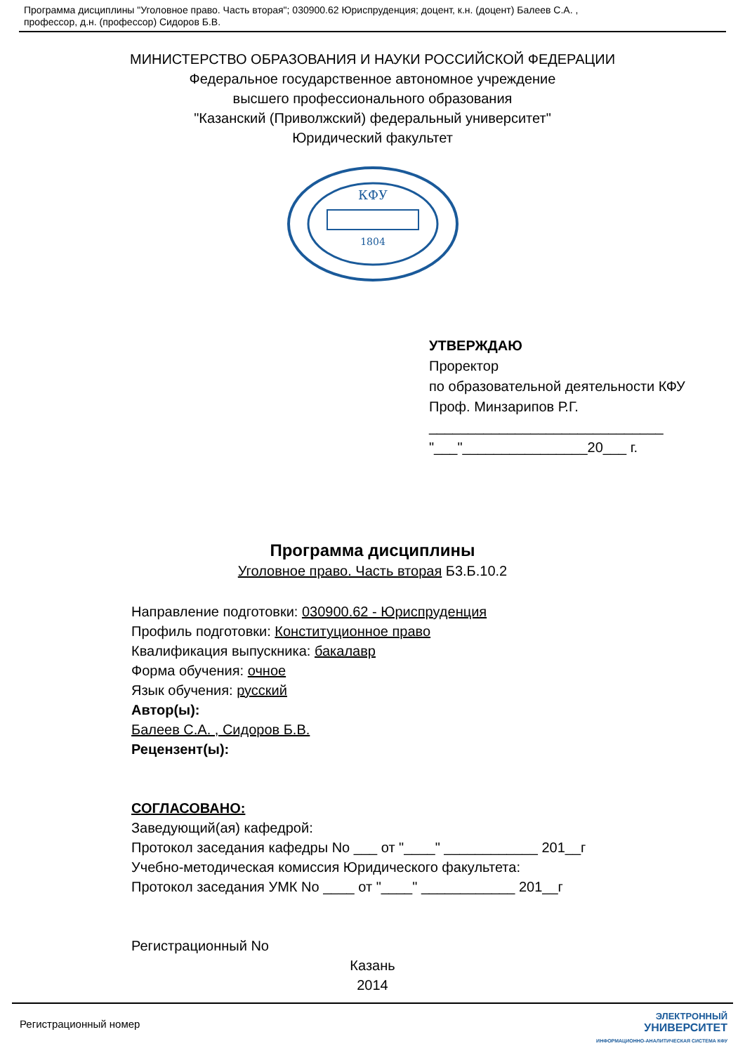Программа дисциплины "Уголовное право. Часть вторая"; 030900.62 Юриспруденция; доцент, к.н. (доцент) Балеев С.А. ,
профессор, д.н. (профессор) Сидоров Б.В.
МИНИСТЕРСТВО ОБРАЗОВАНИЯ И НАУКИ РОССИЙСКОЙ ФЕДЕРАЦИИ
Федеральное государственное автономное учреждение
высшего профессионального образования
"Казанский (Приволжский) федеральный университет"
Юридический факультет
КФУ
1804
УТВЕРЖДАЮ
Проректор
по образовательной деятельности КФУ
Проф. Минзарипов Р.Г.
______________________________
"___"________________20___ г.
Программа дисциплины
Уголовное право. Часть вторая Б3.Б.10.2
Направление подготовки: 030900.62 - Юриспруденция
Профиль подготовки: Конституционное право
Квалификация выпускника: бакалавр
Форма обучения: очное
Язык обучения: русский
Автор(ы):
Балеев С.А. , Сидоров Б.В.
Рецензент(ы):
СОГЛАСОВАНО:
Заведующий(ая) кафедрой:
Протокол заседания кафедры No ___ от "____" ____________ 201__г
Учебно-методическая комиссия Юридического факультета:
Протокол заседания УМК No ____ от "____" ____________ 201__г
Регистрационный No
Казань
2014
Регистрационный номер
ЭЛЕКТРОННЫЙ
УНИВЕРСИТЕТ
ИНФОРМАЦИОННО-АНАЛИТИЧЕСКАЯ СИСТЕМА КФУ